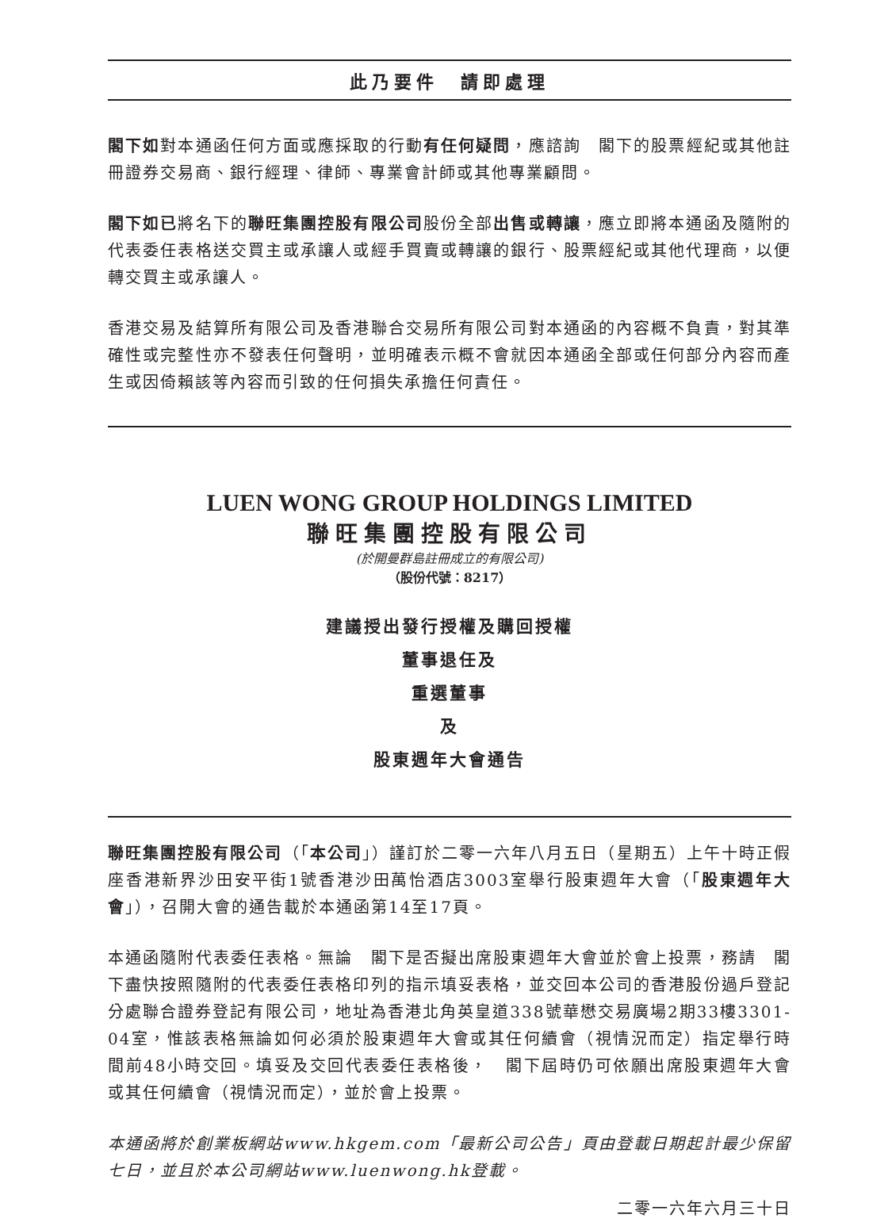此乃要件　請即處理
閣下如對本通函任何方面或應採取的行動有任何疑問，應諮詢　閣下的股票經紀或其他註冊證券交易商、銀行經理、律師、專業會計師或其他專業顧問。
閣下如已將名下的聯旺集團控股有限公司股份全部出售或轉讓，應立即將本通函及隨附的代表委任表格送交買主或承讓人或經手買賣或轉讓的銀行、股票經紀或其他代理商，以便轉交買主或承讓人。
香港交易及結算所有限公司及香港聯合交易所有限公司對本通函的內容概不負責，對其準確性或完整性亦不發表任何聲明，並明確表示概不會就因本通函全部或任何部分內容而產生或因倚賴該等內容而引致的任何損失承擔任何責任。
LUEN WONG GROUP HOLDINGS LIMITED
聯旺集團控股有限公司
(於開曼群島註冊成立的有限公司)
（股份代號：8217）
建議授出發行授權及購回授權
董事退任及
重選董事
及
股東週年大會通告
聯旺集團控股有限公司（「本公司」）謹訂於二零一六年八月五日（星期五）上午十時正假座香港新界沙田安平街1號香港沙田萬怡酒店3003室舉行股東週年大會（「股東週年大會」），召開大會的通告載於本通函第14至17頁。
本通函隨附代表委任表格。無論　閣下是否擬出席股東週年大會並於會上投票，務請　閣下盡快按照隨附的代表委任表格印列的指示填妥表格，並交回本公司的香港股份過戶登記分處聯合證券登記有限公司，地址為香港北角英皇道338號華懋交易廣場2期33樓3301-04室，惟該表格無論如何必須於股東週年大會或其任何續會（視情況而定）指定舉行時間前48小時交回。填妥及交回代表委任表格後，　閣下屆時仍可依願出席股東週年大會或其任何續會（視情況而定），並於會上投票。
本通函將於創業板網站www.hkgem.com「最新公司公告」頁由登載日期起計最少保留七日，並且於本公司網站www.luenwong.hk登載。
二零一六年六月三十日